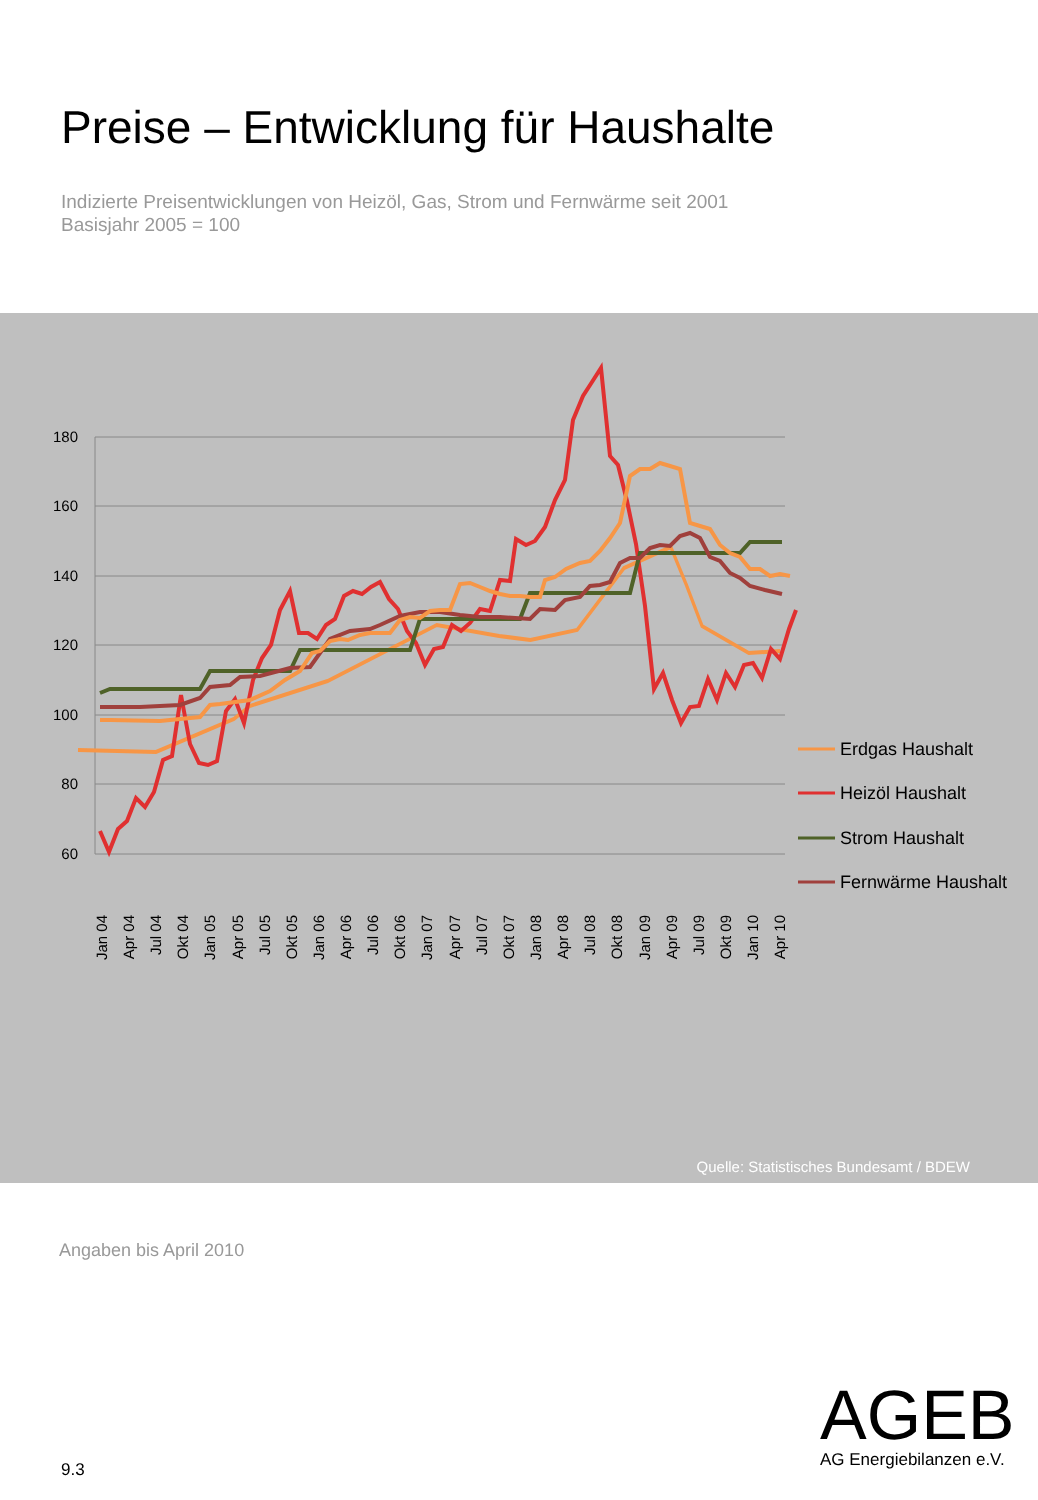Preise – Entwicklung für Haushalte
Indizierte Preisentwicklungen von Heizöl, Gas, Strom und Fernwärme seit 2001
Basisjahr 2005 = 100
180
160
140
120
100
80
60
Erdgas Haushalt
Heizöl Haushalt
Strom Haushalt
Fernwärme Haushalt
Jan 04
Apr 04
Jul 04
Okt 04
Jan 05
Apr 05
Jul 05
Okt 05
Jan 06
Apr 06
Jul 06
Okt 06
Jan 07
Apr 07
Jul 07
Okt 07
Jan 08
Apr 08
Jul 08
Okt 08
Jan 09
Apr 09
Jul 09
Okt 09
Jan 10
Apr 10
Quelle: Statistisches Bundesamt / BDEW
Angaben bis April 2010
AGEB
AG Energiebilanzen e.V.
9.3